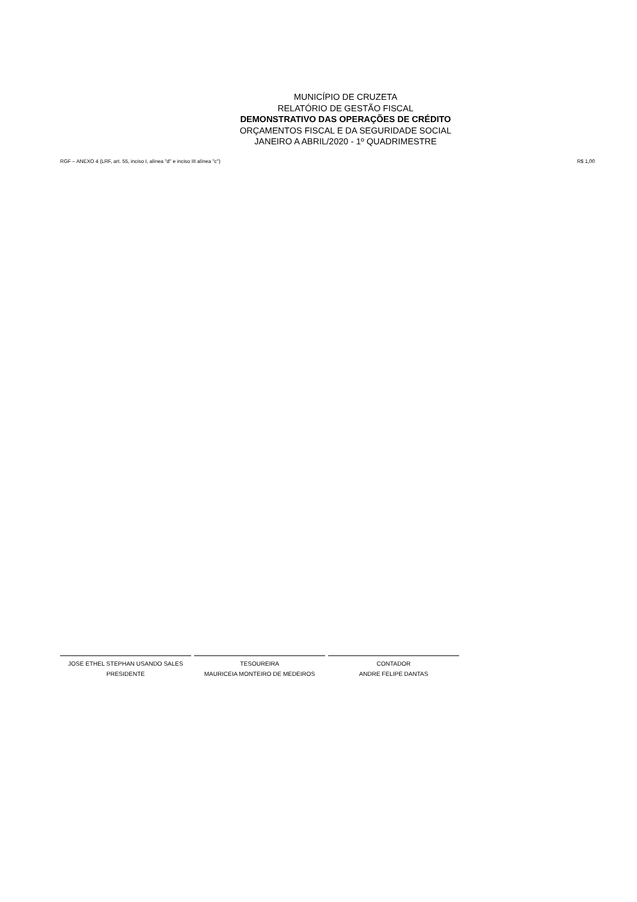MUNICÍPIO DE CRUZETA
RELATÓRIO DE GESTÃO FISCAL
DEMONSTRATIVO DAS OPERAÇÕES DE CRÉDITO
ORÇAMENTOS FISCAL E DA SEGURIDADE SOCIAL
JANEIRO A ABRIL/2020 - 1º QUADRIMESTRE
RGF – ANEXO 4 (LRF, art. 55, inciso I, alínea "d" e inciso III alínea "c") R$ 1,00
JOSE ETHEL STEPHAN USANDO SALES
PRESIDENTE
TESOUREIRA
MAURICEIA MONTEIRO DE MEDEIROS
CONTADOR
ANDRE FELIPE DANTAS